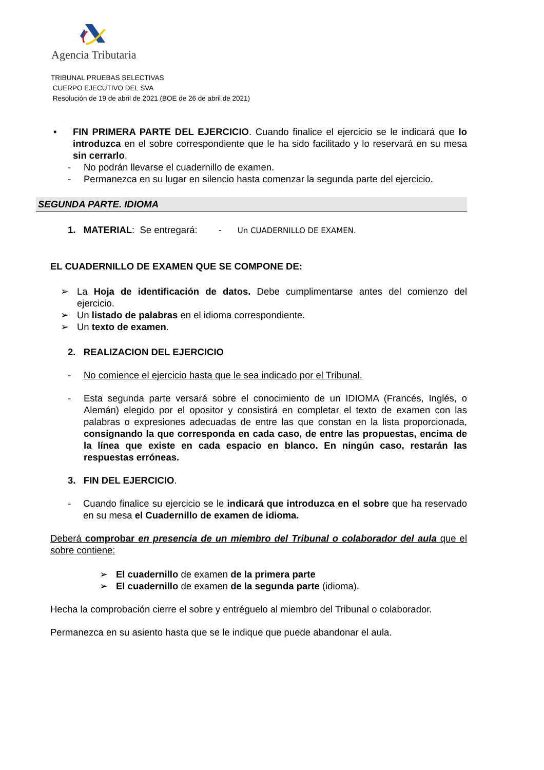Agencia Tributaria
TRIBUNAL PRUEBAS SELECTIVAS
CUERPO EJECUTIVO DEL SVA
Resolución de 19 de abril de 2021 (BOE de 26 de abril de 2021)
• FIN PRIMERA PARTE DEL EJERCICIO. Cuando finalice el ejercicio se le indicará que lo introduzca en el sobre correspondiente que le ha sido facilitado y lo reservará en su mesa sin cerrarlo.
- No podrán llevarse el cuadernillo de examen.
- Permanezca en su lugar en silencio hasta comenzar la segunda parte del ejercicio.
SEGUNDA PARTE. IDIOMA
1. MATERIAL: Se entregará: - Un CUADERNILLO DE EXAMEN.
EL CUADERNILLO DE EXAMEN QUE SE COMPONE DE:
➢ La Hoja de identificación de datos. Debe cumplimentarse antes del comienzo del ejercicio.
➢ Un listado de palabras en el idioma correspondiente.
➢ Un texto de examen.
2. REALIZACION DEL EJERCICIO
- No comience el ejercicio hasta que le sea indicado por el Tribunal.
- Esta segunda parte versará sobre el conocimiento de un IDIOMA (Francés, Inglés, o Alemán) elegido por el opositor y consistirá en completar el texto de examen con las palabras o expresiones adecuadas de entre las que constan en la lista proporcionada, consignando la que corresponda en cada caso, de entre las propuestas, encima de la línea que existe en cada espacio en blanco. En ningún caso, restarán las respuestas erróneas.
3. FIN DEL EJERCICIO.
- Cuando finalice su ejercicio se le indicará que introduzca en el sobre que ha reservado en su mesa el Cuadernillo de examen de idioma.
Deberá comprobar en presencia de un miembro del Tribunal o colaborador del aula que el sobre contiene:
➢ El cuadernillo de examen de la primera parte
➢ El cuadernillo de examen de la segunda parte (idioma).
Hecha la comprobación cierre el sobre y entréguelo al miembro del Tribunal o colaborador.
Permanezca en su asiento hasta que se le indique que puede abandonar el aula.